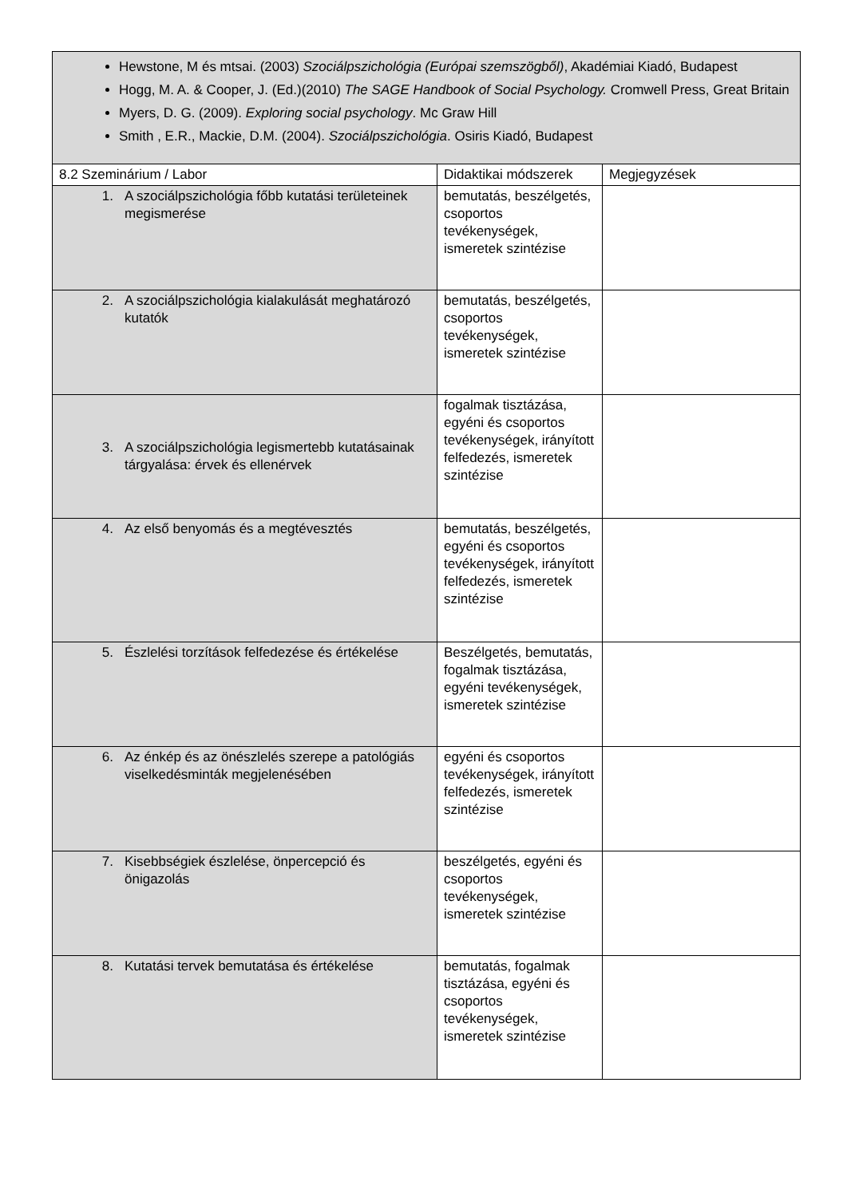| Hewstone, M és mtsai. (2003) Szociálpszichológia (Európai szemszögből) , Akadémiai Kiadó, Budapest Hogg, M. A. & Cooper, J. (Ed.)(2010) The SAGE Handbook of Social Psychology. Cromwell Press, Great Britain Myers, D. G. (2009). Exploring social psychology . Mc Graw Hill Smith , E.R., Mackie, D.M. (2004). Szociálpszichológia . Osiris Kiadó, Budapest | | |
| 8.2 Szeminárium / Labor | Didaktikai módszerek | Megjegyzések |
| 1. A szociálpszichológia főbb kutatási területeinek megismerése | bemutatás, beszélgetés, csoportos tevékenységek, ismeretek szintézise | |
| 2. A szociálpszichológia kialakulását meghatározó kutatók | bemutatás, beszélgetés, csoportos tevékenységek, ismeretek szintézise | |
| 3. A szociálpszichológia legismertebb kutatásainak tárgyalása: érvek és ellenérvek | fogalmak tisztázása, egyéni és csoportos tevékenységek, irányított felfedezés, ismeretek szintézise | |
| 4. Az első benyomás és a megtévesztés | bemutatás, beszélgetés, egyéni és csoportos tevékenységek, irányított felfedezés, ismeretek szintézise | |
| 5. Észlelési torzítások felfedezése és értékelése | Beszélgetés, bemutatás, fogalmak tisztázása, egyéni tevékenységek, ismeretek szintézise | |
| 6. Az énkép és az önészlelés szerepe a patológiás viselkedésminták megjelenésében | egyéni és csoportos tevékenységek, irányított felfedezés, ismeretek szintézise | |
| 7. Kisebbségiek észlelése, önpercepció és önigazolás | beszélgetés, egyéni és csoportos tevékenységek, ismeretek szintézise | |
| 8. Kutatási tervek bemutatása és értékelése | bemutatás, fogalmak tisztázása, egyéni és csoportos tevékenységek, ismeretek szintézise | |